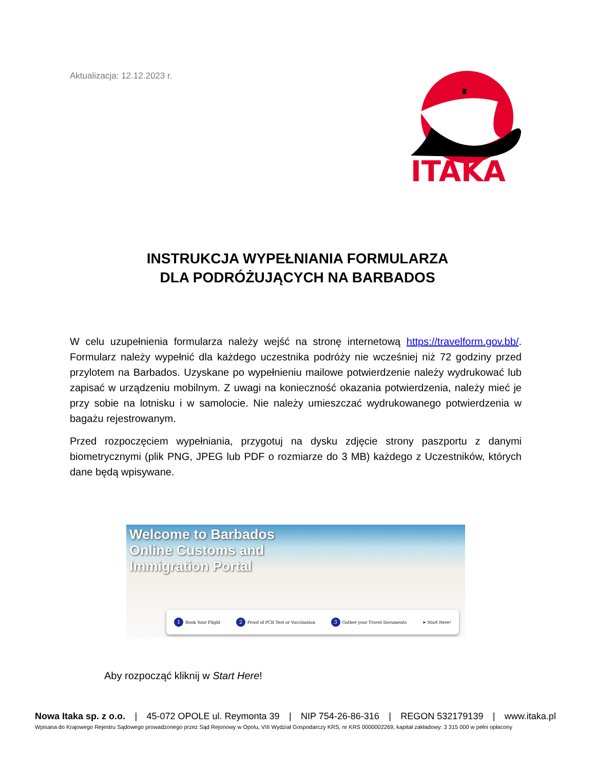Aktualizacja: 12.12.2023 r.
ITAKA
INSTRUKCJA WYPEŁNIANIA FORMULARZA
DLA PODRÓŻUJĄCYCH NA BARBADOS
W celu uzupełnienia formularza należy wejść na stronę internetową https://travelform.gov.bb/. Formularz należy wypełnić dla każdego uczestnika podróży nie wcześniej niż 72 godziny przed przylotem na Barbados. Uzyskane po wypełnieniu mailowe potwierdzenie należy wydrukować lub zapisać w urządzeniu mobilnym. Z uwagi na konieczność okazania potwierdzenia, należy mieć je przy sobie na lotnisku i w samolocie. Nie należy umieszczać wydrukowanego potwierdzenia w bagażu rejestrowanym.
Przed rozpoczęciem wypełniania, przygotuj na dysku zdjęcie strony paszportu z danymi biometrycznymi (plik PNG, JPEG lub PDF o rozmiarze do 3 MB) każdego z Uczestników, których dane będą wpisywane.
Welcome to Barbados
Online Customs and
Immigration Portal
1 Book Your Flight 2 Proof of PCR Test or Vaccination 3 Gather your Travel Documents ➤ Start Here!
Aby rozpocząć kliknij w Start Here!
Nowa Itaka sp. z o.o. | 45-072 OPOLE ul. Reymonta 39 | NIP 754-26-86-316 | REGON 532179139 | www.itaka.pl
Wpisana do Krajowego Rejestru Sądowego prowadzonego przez Sąd Rejonowy w Opolu, VIII Wydział Gospodarczy KRS, nr KRS 0000002269, kapitał zakładowy: 3 315 000 w pełni opłacony